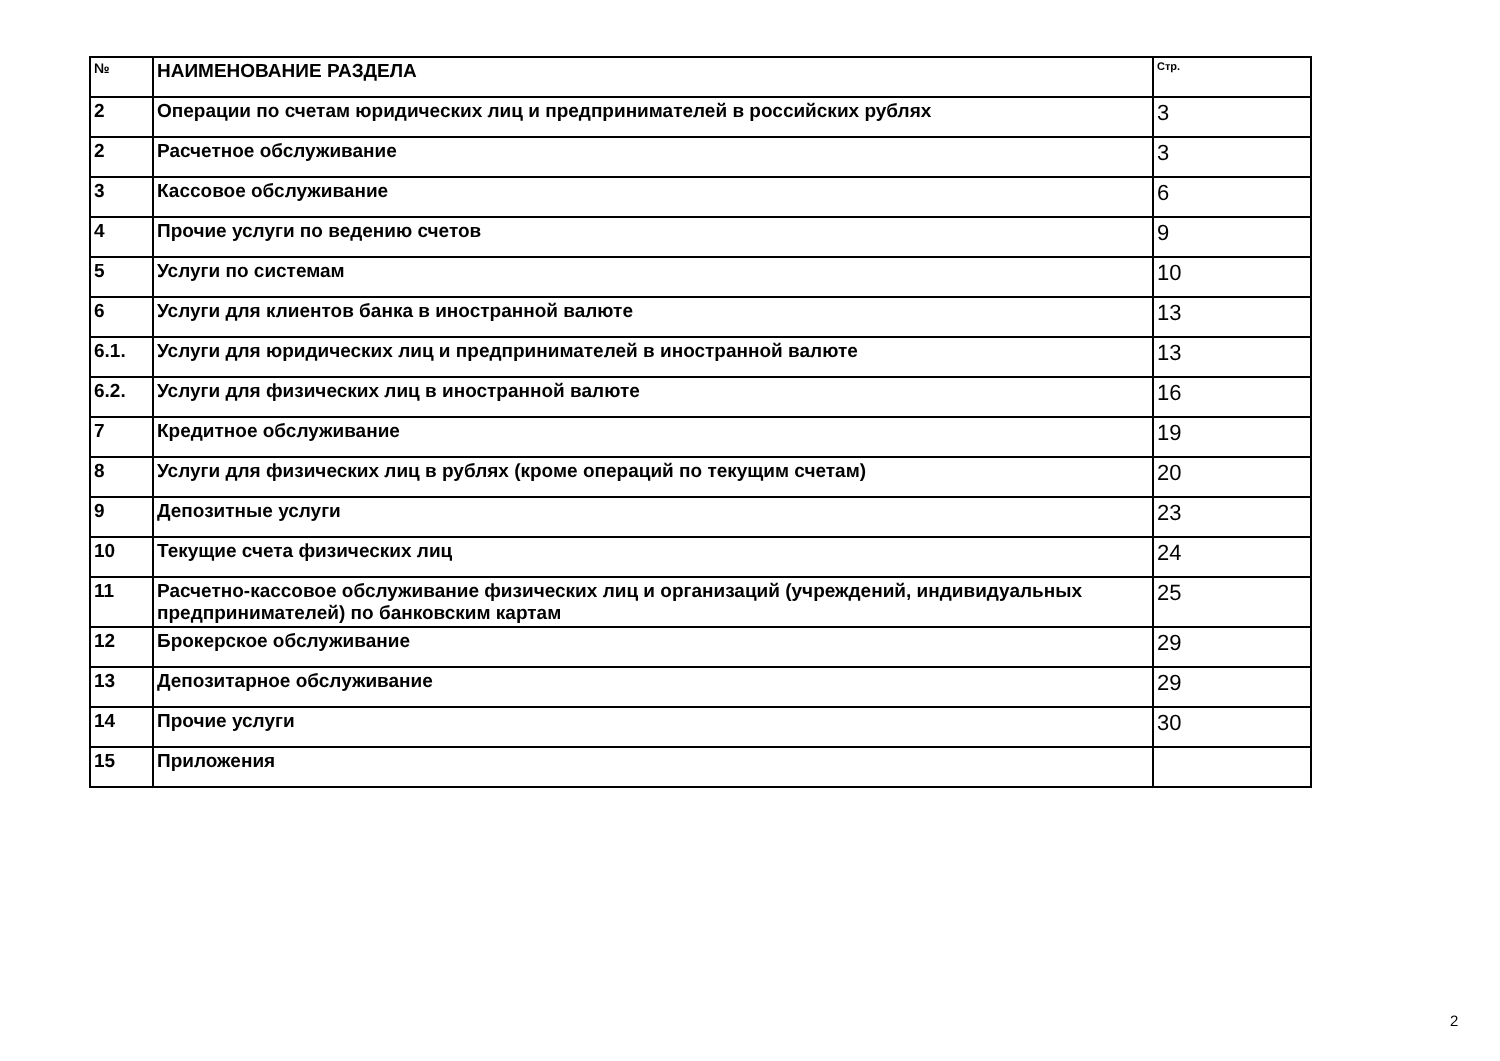| № | НАИМЕНОВАНИЕ РАЗДЕЛА | Стр. |
| --- | --- | --- |
| 2 | Операции по счетам юридических лиц и предпринимателей в российских рублях | 3 |
| 2 | Расчетное обслуживание | 3 |
| 3 | Кассовое обслуживание | 6 |
| 4 | Прочие услуги по ведению счетов | 9 |
| 5 | Услуги по системам | 10 |
| 6 | Услуги для клиентов банка в иностранной валюте | 13 |
| 6.1. | Услуги для юридических лиц и предпринимателей в иностранной валюте | 13 |
| 6.2. | Услуги для физических лиц в иностранной валюте | 16 |
| 7 | Кредитное обслуживание | 19 |
| 8 | Услуги для физических лиц в рублях (кроме операций по текущим счетам) | 20 |
| 9 | Депозитные услуги | 23 |
| 10 | Текущие счета физических лиц | 24 |
| 11 | Расчетно-кассовое обслуживание физических лиц и организаций (учреждений, индивидуальных предпринимателей) по банковским картам | 25 |
| 12 | Брокерское обслуживание | 29 |
| 13 | Депозитарное обслуживание | 29 |
| 14 | Прочие услуги | 30 |
| 15 | Приложения | |
2